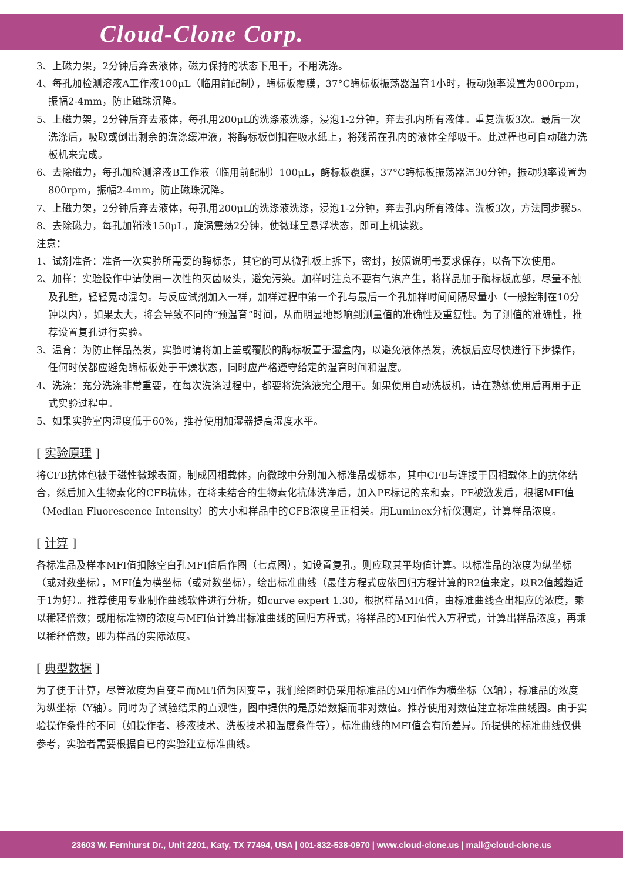Cloud-Clone Corp.
3、上磁力架，2分钟后弃去液体，磁力保持的状态下甩干，不用洗涤。
4、每孔加检测溶液A工作液100μL（临用前配制），酶标板覆膜，37°C酶标板振荡器温育1小时，振动频率设置为800rpm，振幅2-4mm，防止磁珠沉降。
5、上磁力架，2分钟后弃去液体，每孔用200μL的洗涤液洗涤，浸泡1-2分钟，弃去孔内所有液体。重复洗板3次。最后一次洗涤后，吸取或倒出剩余的洗涤缓冲液，将酶标板倒扣在吸水纸上，将残留在孔内的液体全部吸干。此过程也可自动磁力洗板机来完成。
6、去除磁力，每孔加检测溶液B工作液（临用前配制）100μL，酶标板覆膜，37°C酶标板振荡器温30分钟，振动频率设置为800rpm，振幅2-4mm，防止磁珠沉降。
7、上磁力架，2分钟后弃去液体，每孔用200μL的洗涤液洗涤，浸泡1-2分钟，弃去孔内所有液体。洗板3次，方法同步骤5。
8、去除磁力，每孔加鞘液150μL，旋涡震荡2分钟，使微球呈悬浮状态，即可上机读数。
注意：
1、试剂准备：准备一次实验所需要的酶标条，其它的可从微孔板上拆下，密封，按照说明书要求保存，以备下次使用。
2、加样：实验操作中请使用一次性的灭菌吸头，避免污染。加样时注意不要有气泡产生，将样品加于酶标板底部，尽量不触及孔壁，轻轻晃动混匀。与反应试剂加入一样，加样过程中第一个孔与最后一个孔加样时间间隔尽量小（一般控制在10分钟以内），如果太大，将会导致不同的“预温育”时间，从而明显地影响到测量值的准确性及重复性。为了测值的准确性，推荐设置复孔进行实验。
3、温育：为防止样品蒸发，实验时请将加上盖或覆膜的酶标板置于湿盒内，以避免液体蒸发，洗板后应尽快进行下步操作，任何时侯都应避免酶标板处于干燥状态，同时应严格遵守给定的温育时间和温度。
4、洗涤：充分洗涤非常重要，在每次洗涤过程中，都要将洗涤液完全甩干。如果使用自动洗板机，请在熟练使用后再用于正式实验过程中。
5、如果实验室内湿度低于60%，推荐使用加湿器提高湿度水平。
[ 实验原理 ]
将CFB抗体包被于磁性微球表面，制成固相载体，向微球中分别加入标准品或标本，其中CFB与连接于固相载体上的抗体结合，然后加入生物素化的CFB抗体，在将未结合的生物素化抗体洗净后，加入PE标记的亲和素，PE被激发后，根据MFI值（Median Fluorescence Intensity）的大小和样品中的CFB浓度呈正相关。用Luminex分析仪测定，计算样品浓度。
[ 计算 ]
各标准品及样本MFI值扣除空白孔MFI值后作图（七点图），如设置复孔，则应取其平均值计算。以标准品的浓度为纵坐标（或对数坐标），MFI值为横坐标（或对数坐标），绘出标准曲线（最佳方程式应依回归方程计算的R2值来定，以R2值越趋近于1为好）。推荐使用专业制作曲线软件进行分析，如curve expert 1.30，根据样品MFI值，由标准曲线查出相应的浓度，乘以稀释倍数；或用标准物的浓度与MFI值计算出标准曲线的回归方程式，将样品的MFI值代入方程式，计算出样品浓度，再乘以稀释倍数，即为样品的实际浓度。
[ 典型数据 ]
为了便于计算，尽管浓度为自变量而MFI值为因变量，我们绘图时仍采用标准品的MFI值作为横坐标（X轴），标准品的浓度为纵坐标（Y轴）。同时为了试验结果的直观性，图中提供的是原始数据而非对数值。推荐使用对数值建立标准曲线图。由于实验操作条件的不同（如操作者、移液技术、洗板技术和温度条件等），标准曲线的MFI值会有所差异。所提供的标准曲线仅供参考，实验者需要根据自已的实验建立标准曲线。
23603 W. Fernhurst Dr., Unit 2201, Katy, TX 77494, USA | 001-832-538-0970 | www.cloud-clone.us | mail@cloud-clone.us